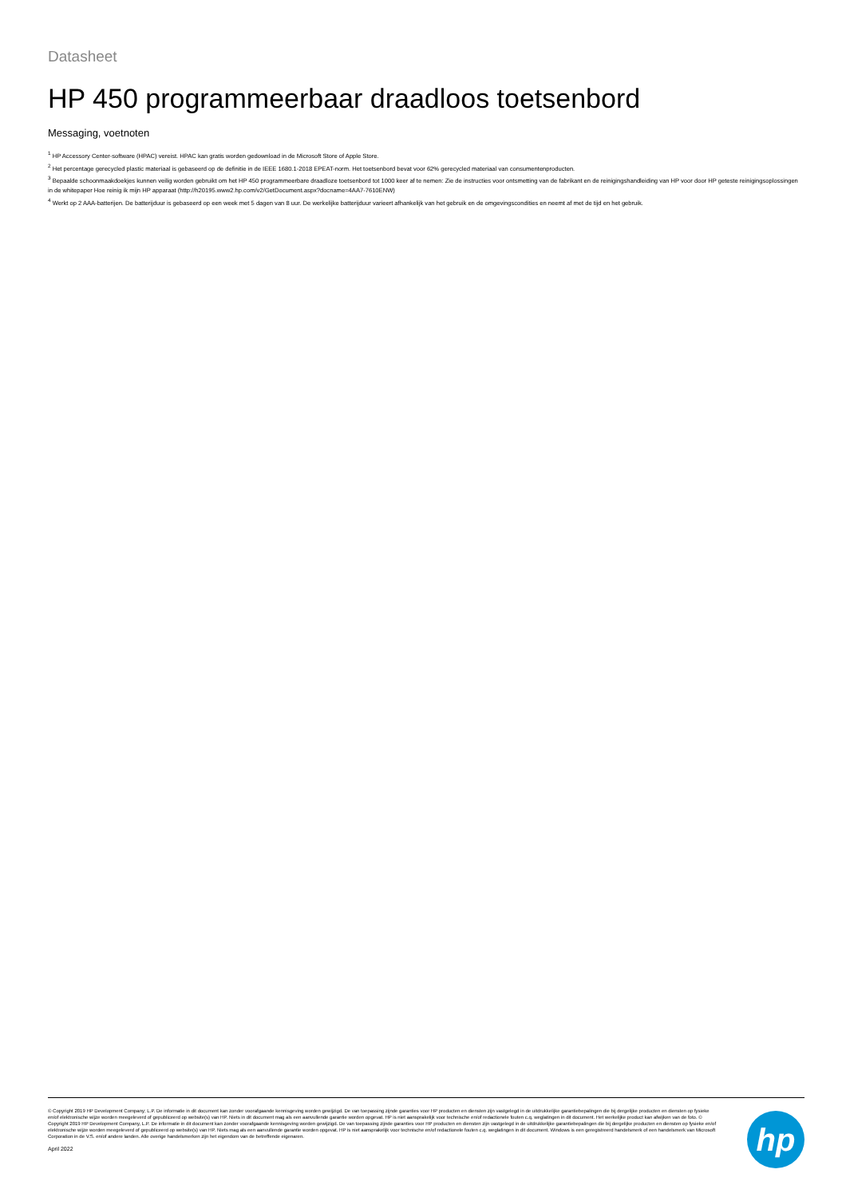Datasheet
HP 450 programmeerbaar draadloos toetsenbord
Messaging, voetnoten
<sup>1</sup> HP Accessory Center-software (HPAC) vereist. HPAC kan gratis worden gedownload in de Microsoft Store of Apple Store.
<sup>2</sup> Het percentage gerecycled plastic materiaal is gebaseerd op de definitie in de IEEE 1680.1-2018 EPEAT-norm. Het toetsenbord bevat voor 62% gerecycled materiaal van consumentenproducten.
<sup>3</sup> Bepaalde schoonmaakdoekjes kunnen veilig worden gebruikt om het HP 450 programmeerbare draadloze toetsenbord tot 1000 keer af te nemen: Zie de instructies voor ontsmetting van de fabrikant en de reinigingshandleiding van HP voor door HP geteste reinigingsoplossingen in de whitepaper Hoe reinig ik mijn HP apparaat (http://h20195.www2.hp.com/v2/GetDocument.aspx?docname=4AA7-7610ENW)
<sup>4</sup> Werkt op 2 AAA-batterijen. De batterijduur is gebaseerd op een week met 5 dagen van 8 uur. De werkelijke batterijduur varieert afhankelijk van het gebruik en de omgevingscondities en neemt af met de tijd en het gebruik.
© Copyright 2019 HP Development Company; L.P. De informatie in dit document kan zonder voorafgaande kennisgeving worden gewijzigd. De van toepassing zijnde garanties voor HP producten en diensten zijn vastgelegd in de uitdrukkelijke garantiebepalingen die bij dergelijke producten en diensten op fysieke en/of elektronische wijze worden meegeleverd of gepubliceerd op website(s) van HP. Niets in dit document mag als een aanvullende garantie worden opgevat. HP is niet aansprakelijk voor technische en/of redactionele fouten c.q. weglatingen in dit document. Het werkelijke product kan afwijken van de foto. © Copyright 2019 HP Development Company, L.P. De informatie in dit document kan zonder voorafgaande kennisgeving worden gewijzigd. De van toepassing zijnde garanties voor HP producten en diensten zijn vastgelegd in de uitdrukkelijke garantiebepalingen die bij dergelijke producten en diensten op fysieke en/of elektronische wijze worden meegeleverd of gepubliceerd op website(s) van HP. Niets mag als een aanvullende garantie worden opgevat. HP is niet aansprakelijk voor technische en/of redactionele fouten c.q. weglatingen in dit document. Windows is een geregistreerd handelsmerk of een handelsmerk van Microsoft Corporation in de V.S. en/of andere landen. Alle overige handelsmerken zijn het eigendom van de betreffende eigenaren.
April 2022
hp